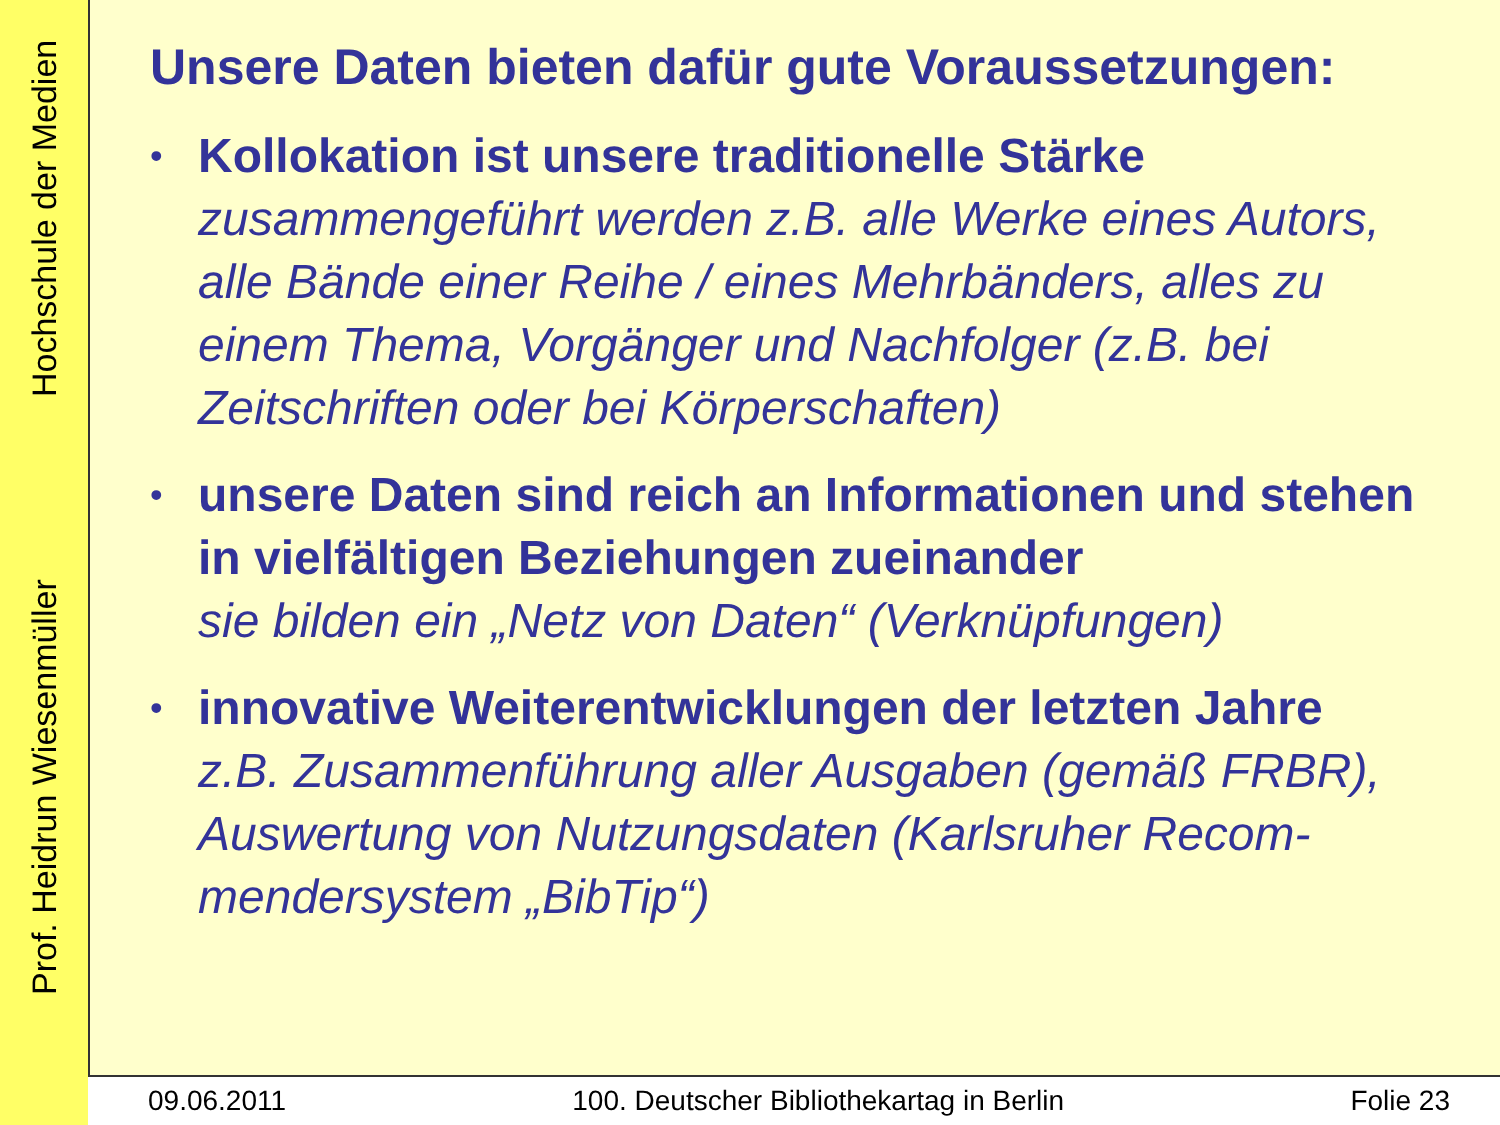Prof. Heidrun Wiesenmüller Hochschule der Medien
Unsere Daten bieten dafür gute Voraussetzungen:
• Kollokation ist unsere traditionelle Stärke
zusammengeführt werden z.B. alle Werke eines Autors, alle Bände einer Reihe / eines Mehrbänders, alles zu einem Thema, Vorgänger und Nachfolger (z.B. bei Zeitschriften oder bei Körperschaften)
• unsere Daten sind reich an Informationen und stehen in vielfältigen Beziehungen zueinander
sie bilden ein „Netz von Daten“ (Verknüpfungen)
• innovative Weiterentwicklungen der letzten Jahre
z.B. Zusammenführung aller Ausgaben (gemäß FRBR), Auswertung von Nutzungsdaten (Karlsruher Recom-mendersystem „BibTip“)
09.06.2011 100. Deutscher Bibliothekartag in Berlin Folie 23